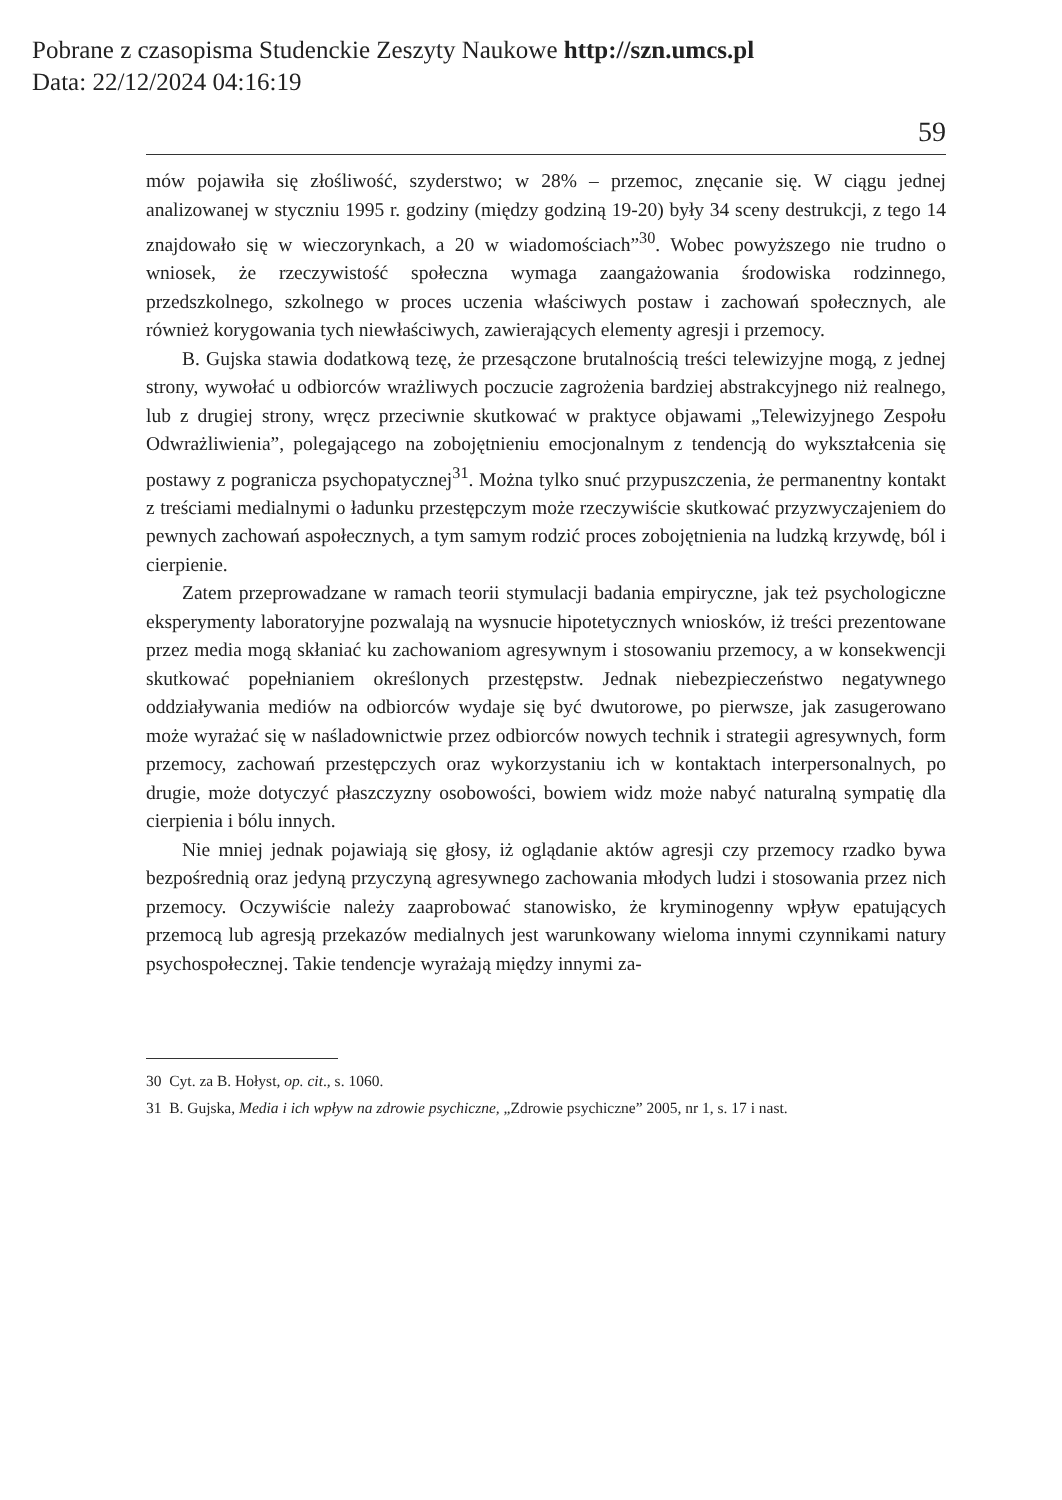Pobrane z czasopisma Studenckie Zeszyty Naukowe http://szn.umcs.pl
Data: 22/12/2024 04:16:19
59
mów pojawiła się złośliwość, szyderstwo; w 28% – przemoc, znęcanie się. W ciągu jednej analizowanej w styczniu 1995 r. godziny (między godziną 19-20) były 34 sceny destrukcji, z tego 14 znajdowało się w wieczorynkach, a 20 w wiadomościach”<sup>30</sup>. Wobec powyższego nie trudno o wniosek, że rzeczywistość społeczna wymaga zaangażowania środowiska rodzinnego, przedszkolnego, szkolnego w proces uczenia właściwych postaw i zachowań społecznych, ale również korygowania tych niewłaściwych, zawierających elementy agresji i przemocy.
B. Gujska stawia dodatkową tezę, że przesączone brutalnością treści telewizyjne mogą, z jednej strony, wywołać u odbiorców wrażliwych poczucie zagrożenia bardziej abstrakcyjnego niż realnego, lub z drugiej strony, wręcz przeciwnie skutkować w praktyce objawami „Telewizyjnego Zespołu Odwrażliwienia”, polegającego na zobojętnieniu emocjonalnym z tendencją do wykształcenia się postawy z pogranicza psychopatycznej<sup>31</sup>. Można tylko snuć przypuszczenia, że permanentny kontakt z treściami medialnymi o ładunku przestępczym może rzeczywiście skutkować przyzwyczajeniem do pewnych zachowań aspołecznych, a tym samym rodzić proces zobojętnienia na ludzką krzywdę, ból i cierpienie.
Zatem przeprowadzane w ramach teorii stymulacji badania empiryczne, jak też psychologiczne eksperymenty laboratoryjne pozwalają na wysnucie hipotetycznych wniosków, iż treści prezentowane przez media mogą skłaniać ku zachowaniom agresywnym i stosowaniu przemocy, a w konsekwencji skutkować popełnianiem określonych przestępstw. Jednak niebezpieczeństwo negatywnego oddziaływania mediów na odbiorców wydaje się być dwutorowe, po pierwsze, jak zasugerowano może wyrażać się w naśladownictwie przez odbiorców nowych technik i strategii agresywnych, form przemocy, zachowań przestępczych oraz wykorzystaniu ich w kontaktach interpersonalnych, po drugie, może dotyczyć płaszczyzny osobowości, bowiem widz może nabyć naturalną sympatię dla cierpienia i bólu innych.
Nie mniej jednak pojawiają się głosy, iż oglądanie aktów agresji czy przemocy rzadko bywa bezpośrednią oraz jedyną przyczyną agresywnego zachowania młodych ludzi i stosowania przez nich przemocy. Oczywiście należy zaaprobować stanowisko, że kryminogenny wpływ epatujących przemocą lub agresją przekazów medialnych jest warunkowany wieloma innymi czynnikami natury psychospołecznej. Takie tendencje wyrażają między innymi za-
30 Cyt. za B. Hołyst, op. cit., s. 1060.
31 B. Gujska, Media i ich wpływ na zdrowie psychiczne, „Zdrowie psychiczne” 2005, nr 1, s. 17 i nast.